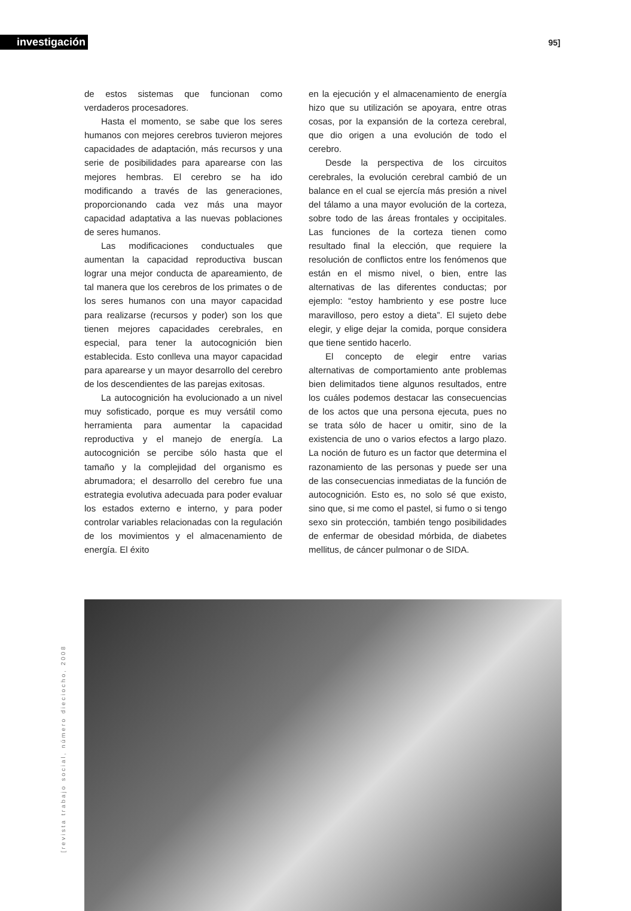investigación
95]
de estos sistemas que funcionan como verdaderos procesadores.
Hasta el momento, se sabe que los seres humanos con mejores cerebros tuvieron mejores capacidades de adaptación, más recursos y una serie de posibilidades para aparearse con las mejores hembras. El cerebro se ha ido modificando a través de las generaciones, proporcionando cada vez más una mayor capacidad adaptativa a las nuevas poblaciones de seres humanos.
Las modificaciones conductuales que aumentan la capacidad reproductiva buscan lograr una mejor conducta de apareamiento, de tal manera que los cerebros de los primates o de los seres humanos con una mayor capacidad para realizarse (recursos y poder) son los que tienen mejores capacidades cerebrales, en especial, para tener la autocognición bien establecida. Esto conlleva una mayor capacidad para aparearse y un mayor desarrollo del cerebro de los descendientes de las parejas exitosas.
La autocognición ha evolucionado a un nivel muy sofisticado, porque es muy versátil como herramienta para aumentar la capacidad reproductiva y el manejo de energía. La autocognición se percibe sólo hasta que el tamaño y la complejidad del organismo es abrumadora; el desarrollo del cerebro fue una estrategia evolutiva adecuada para poder evaluar los estados externo e interno, y para poder controlar variables relacionadas con la regulación de los movimientos y el almacenamiento de energía. El éxito
en la ejecución y el almacenamiento de energía hizo que su utilización se apoyara, entre otras cosas, por la expansión de la corteza cerebral, que dio origen a una evolución de todo el cerebro.
Desde la perspectiva de los circuitos cerebrales, la evolución cerebral cambió de un balance en el cual se ejercía más presión a nivel del tálamo a una mayor evolución de la corteza, sobre todo de las áreas frontales y occipitales. Las funciones de la corteza tienen como resultado final la elección, que requiere la resolución de conflictos entre los fenómenos que están en el mismo nivel, o bien, entre las alternativas de las diferentes conductas; por ejemplo: “estoy hambriento y ese postre luce maravilloso, pero estoy a dieta”. El sujeto debe elegir, y elige dejar la comida, porque considera que tiene sentido hacerlo.
El concepto de elegir entre varias alternativas de comportamiento ante problemas bien delimitados tiene algunos resultados, entre los cuáles podemos destacar las consecuencias de los actos que una persona ejecuta, pues no se trata sólo de hacer u omitir, sino de la existencia de uno o varios efectos a largo plazo. La noción de futuro es un factor que determina el razonamiento de las personas y puede ser una de las consecuencias inmediatas de la función de autocognición. Esto es, no solo sé que existo, sino que, si me como el pastel, si fumo o si tengo sexo sin protección, también tengo posibilidades de enfermar de obesidad mórbida, de diabetes mellitus, de cáncer pulmonar o de SIDA.
[revista trabajo social, número dieciocho, 2008